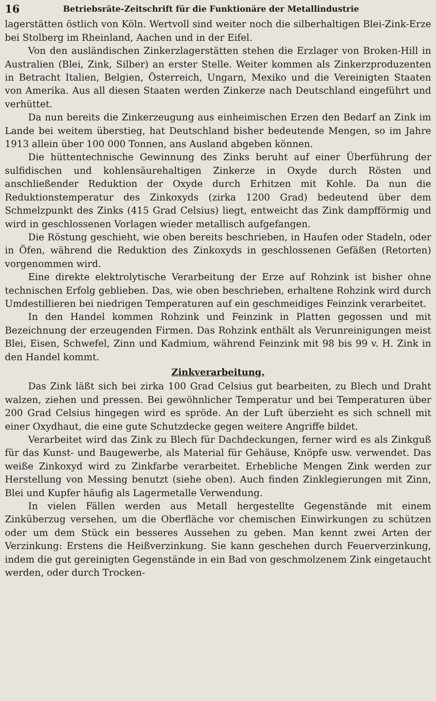16 Betriebsräte-Zeitschrift für die Funktionäre der Metallindustrie
lagerstätten östlich von Köln. Wertvoll sind weiter noch die silberhaltigen Blei-Zink-Erze bei Stolberg im Rheinland, Aachen und in der Eifel.
Von den ausländischen Zinkerzlagerstätten stehen die Erzlager von Broken-Hill in Australien (Blei, Zink, Silber) an erster Stelle. Weiter kommen als Zinkerzproduzenten in Betracht Italien, Belgien, Österreich, Ungarn, Mexiko und die Vereinigten Staaten von Amerika. Aus all diesen Staaten werden Zinkerze nach Deutschland eingeführt und verhüttet.
Da nun bereits die Zinkerzeugung aus einheimischen Erzen den Bedarf an Zink im Lande bei weitem überstieg, hat Deutschland bisher bedeutende Mengen, so im Jahre 1913 allein über 100 000 Tonnen, ans Ausland abgeben können.
Die hüttentechnische Gewinnung des Zinks beruht auf einer Überführung der sulfidischen und kohlensäurehaltigen Zinkerze in Oxyde durch Rösten und anschließender Reduktion der Oxyde durch Erhitzen mit Kohle. Da nun die Reduktionstemperatur des Zinkoxyds (zirka 1200 Grad) bedeutend über dem Schmelzpunkt des Zinks (415 Grad Celsius) liegt, entweicht das Zink dampfförmig und wird in geschlossenen Vorlagen wieder metallisch aufgefangen.
Die Röstung geschieht, wie oben bereits beschrieben, in Haufen oder Stadeln, oder in Öfen, während die Reduktion des Zinkoxyds in geschlossenen Gefäßen (Retorten) vorgenommen wird.
Eine direkte elektrolytische Verarbeitung der Erze auf Rohzink ist bisher ohne technischen Erfolg geblieben. Das, wie oben beschrieben, erhaltene Rohzink wird durch Umdestillieren bei niedrigen Temperaturen auf ein geschmeidiges Feinzink verarbeitet.
In den Handel kommen Rohzink und Feinzink in Platten gegossen und mit Bezeichnung der erzeugenden Firmen. Das Rohzink enthält als Verunreinigungen meist Blei, Eisen, Schwefel, Zinn und Kadmium, während Feinzink mit 98 bis 99 v. H. Zink in den Handel kommt.
Zinkverarbeitung.
Das Zink läßt sich bei zirka 100 Grad Celsius gut bearbeiten, zu Blech und Draht walzen, ziehen und pressen. Bei gewöhnlicher Temperatur und bei Temperaturen über 200 Grad Celsius hingegen wird es spröde. An der Luft überzieht es sich schnell mit einer Oxydhaut, die eine gute Schutzdecke gegen weitere Angriffe bildet.
Verarbeitet wird das Zink zu Blech für Dachdeckungen, ferner wird es als Zinkguß für das Kunst- und Baugewerbe, als Material für Gehäuse, Knöpfe usw. verwendet. Das weiße Zinkoxyd wird zu Zinkfarbe verarbeitet. Erhebliche Mengen Zink werden zur Herstellung von Messing benutzt (siehe oben). Auch finden Zinklegierungen mit Zinn, Blei und Kupfer häufig als Lagermetalle Verwendung.
In vielen Fällen werden aus Metall hergestellte Gegenstände mit einem Zinküberzug versehen, um die Oberfläche vor chemischen Einwirkungen zu schützen oder um dem Stück ein besseres Aussehen zu geben. Man kennt zwei Arten der Verzinkung: Erstens die Heißverzinkung. Sie kann geschehen durch Feuerverzinkung, indem die gut gereinigten Gegenstände in ein Bad von geschmolzenem Zink eingetaucht werden, oder durch Trocken-